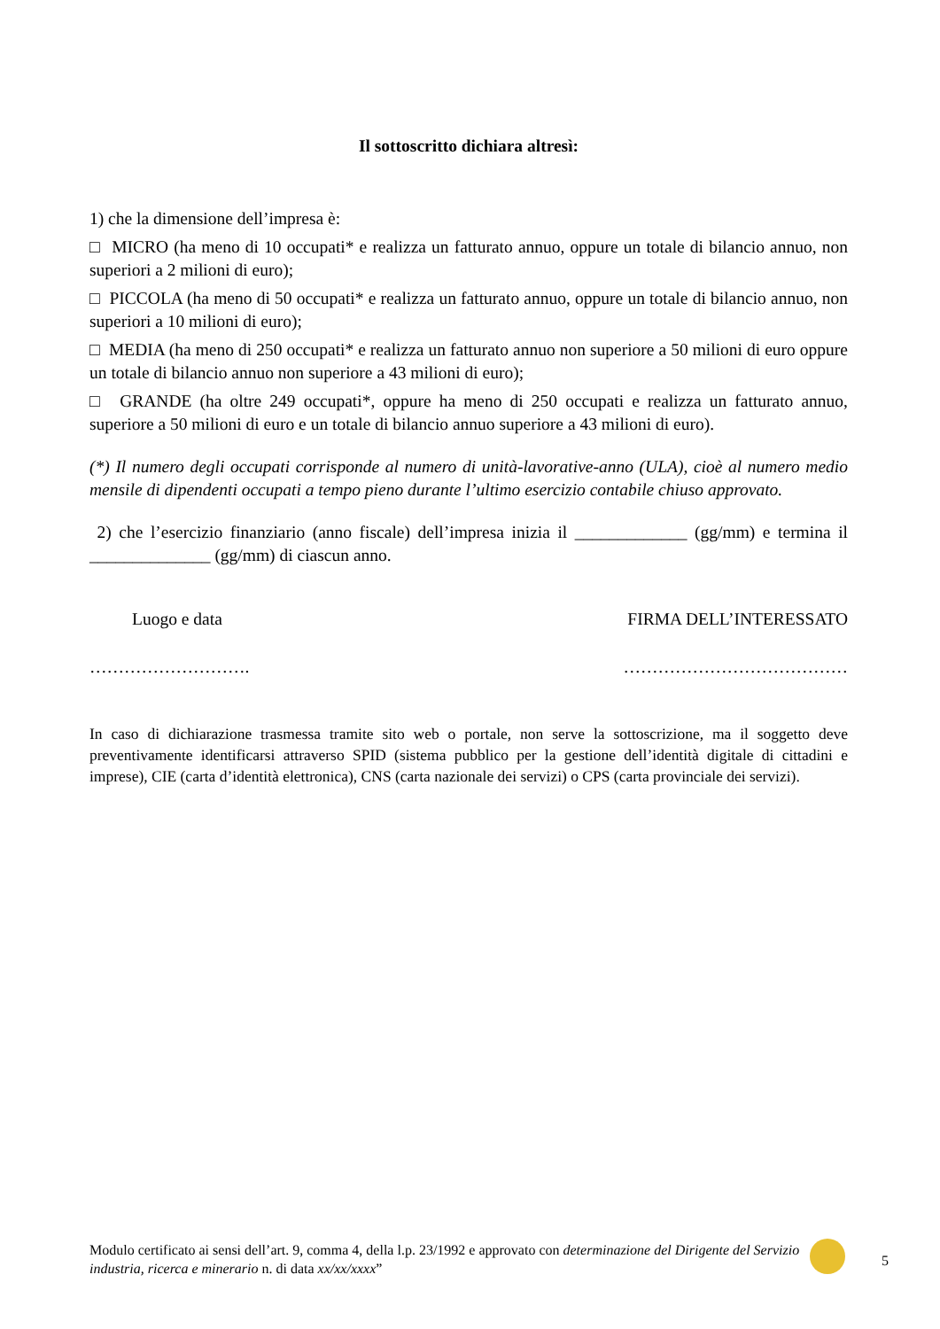Il sottoscritto dichiara altresì:
1) che la dimensione dell’impresa è:
□ MICRO (ha meno di 10 occupati* e realizza un fatturato annuo, oppure un totale di bilancio annuo, non superiori a 2 milioni di euro);
□ PICCOLA (ha meno di 50 occupati* e realizza un fatturato annuo, oppure un totale di bilancio annuo, non superiori a 10 milioni di euro);
□ MEDIA (ha meno di 250 occupati* e realizza un fatturato annuo non superiore a 50 milioni di euro oppure un totale di bilancio annuo non superiore a 43 milioni di euro);
□ GRANDE (ha oltre 249 occupati*, oppure ha meno di 250 occupati e realizza un fatturato annuo, superiore a 50 milioni di euro e un totale di bilancio annuo superiore a 43 milioni di euro).
(*) Il numero degli occupati corrisponde al numero di unità-lavorative-anno (ULA), cioè al numero medio mensile di dipendenti occupati a tempo pieno durante l’ultimo esercizio contabile chiuso approvato.
2) che l’esercizio finanziario (anno fiscale) dell’impresa inizia il _____________ (gg/mm) e termina il ______________ (gg/mm) di ciascun anno.
Luogo e data FIRMA DELL’INTERESSATO
………………………. …………………………………
In caso di dichiarazione trasmessa tramite sito web o portale, non serve la sottoscrizione, ma il soggetto deve preventivamente identificarsi attraverso SPID (sistema pubblico per la gestione dell’identità digitale di cittadini e imprese), CIE (carta d’identità elettronica), CNS (carta nazionale dei servizi) o CPS (carta provinciale dei servizi).
Modulo certificato ai sensi dell’art. 9, comma 4, della l.p. 23/1992 e approvato con determinazione del Dirigente del Servizio industria, ricerca e minerario n. di data xx/xx/xxxx”
5